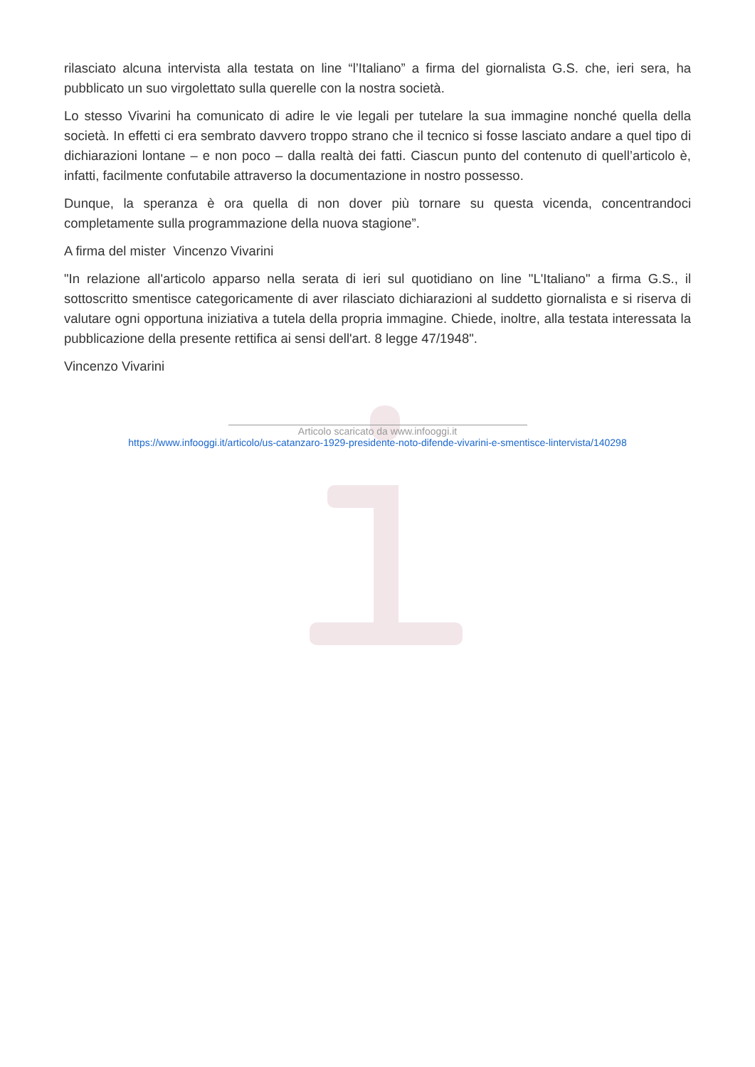rilasciato alcuna intervista alla testata on line “l’Italiano” a firma del giornalista G.S. che, ieri sera, ha pubblicato un suo virgolettato sulla querelle con la nostra società.
Lo stesso Vivarini ha comunicato di adire le vie legali per tutelare la sua immagine nonché quella della società. In effetti ci era sembrato davvero troppo strano che il tecnico si fosse lasciato andare a quel tipo di dichiarazioni lontane – e non poco – dalla realtà dei fatti. Ciascun punto del contenuto di quell’articolo è, infatti, facilmente confutabile attraverso la documentazione in nostro possesso.
Dunque, la speranza è ora quella di non dover più tornare su questa vicenda, concentrandoci completamente sulla programmazione della nuova stagione”.
A firma del mister Vincenzo Vivarini
"In relazione all'articolo apparso nella serata di ieri sul quotidiano on line "L'Italiano" a firma G.S., il sottoscritto smentisce categoricamente di aver rilasciato dichiarazioni al suddetto giornalista e si riserva di valutare ogni opportuna iniziativa a tutela della propria immagine. Chiede, inoltre, alla testata interessata la pubblicazione della presente rettifica ai sensi dell'art. 8 legge 47/1948".
Vincenzo Vivarini
Articolo scaricato da www.infooggi.it
https://www.infooggi.it/articolo/us-catanzaro-1929-presidente-noto-difende-vivarini-e-smentisce-lintervista/140298